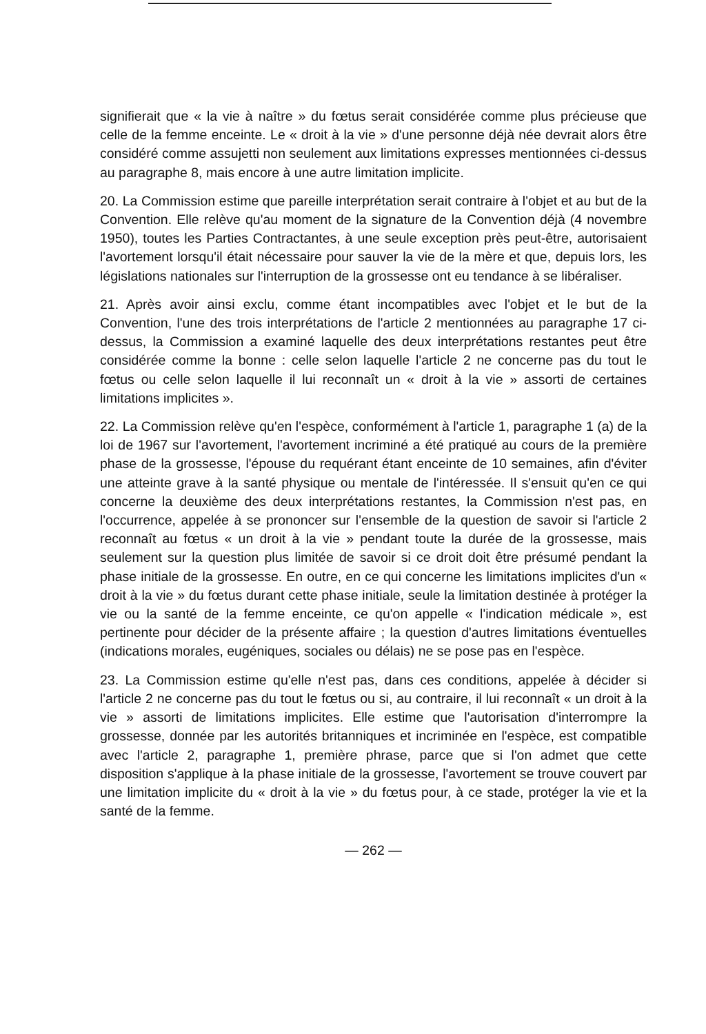signifierait que « la vie à naître » du fœtus serait considérée comme plus précieuse que celle de la femme enceinte. Le « droit à la vie » d'une personne déjà née devrait alors être considéré comme assujetti non seulement aux limitations expresses mentionnées ci-dessus au paragraphe 8, mais encore à une autre limitation implicite.
20. La Commission estime que pareille interprétation serait contraire à l'objet et au but de la Convention. Elle relève qu'au moment de la signature de la Convention déjà (4 novembre 1950), toutes les Parties Contractantes, à une seule exception près peut-être, autorisaient l'avortement lorsqu'il était nécessaire pour sauver la vie de la mère et que, depuis lors, les législations nationales sur l'interruption de la grossesse ont eu tendance à se libéraliser.
21. Après avoir ainsi exclu, comme étant incompatibles avec l'objet et le but de la Convention, l'une des trois interprétations de l'article 2 mentionnées au paragraphe 17 ci-dessus, la Commission a examiné laquelle des deux interprétations restantes peut être considérée comme la bonne : celle selon laquelle l'article 2 ne concerne pas du tout le fœtus ou celle selon laquelle il lui reconnaît un « droit à la vie » assorti de certaines limitations implicites ».
22. La Commission relève qu'en l'espèce, conformément à l'article 1, paragraphe 1 (a) de la loi de 1967 sur l'avortement, l'avortement incriminé a été pratiqué au cours de la première phase de la grossesse, l'épouse du requérant étant enceinte de 10 semaines, afin d'éviter une atteinte grave à la santé physique ou mentale de l'intéressée. Il s'ensuit qu'en ce qui concerne la deuxième des deux interprétations restantes, la Commission n'est pas, en l'occurrence, appelée à se prononcer sur l'ensemble de la question de savoir si l'article 2 reconnaît au fœtus « un droit à la vie » pendant toute la durée de la grossesse, mais seulement sur la question plus limitée de savoir si ce droit doit être présumé pendant la phase initiale de la grossesse. En outre, en ce qui concerne les limitations implicites d'un « droit à la vie » du fœtus durant cette phase initiale, seule la limitation destinée à protéger la vie ou la santé de la femme enceinte, ce qu'on appelle « l'indication médicale », est pertinente pour décider de la présente affaire ; la question d'autres limitations éventuelles (indications morales, eugéniques, sociales ou délais) ne se pose pas en l'espèce.
23. La Commission estime qu'elle n'est pas, dans ces conditions, appelée à décider si l'article 2 ne concerne pas du tout le fœtus ou si, au contraire, il lui reconnaît « un droit à la vie » assorti de limitations implicites. Elle estime que l'autorisation d'interrompre la grossesse, donnée par les autorités britanniques et incriminée en l'espèce, est compatible avec l'article 2, paragraphe 1, première phrase, parce que si l'on admet que cette disposition s'applique à la phase initiale de la grossesse, l'avortement se trouve couvert par une limitation implicite du « droit à la vie » du fœtus pour, à ce stade, protéger la vie et la santé de la femme.
— 262 —